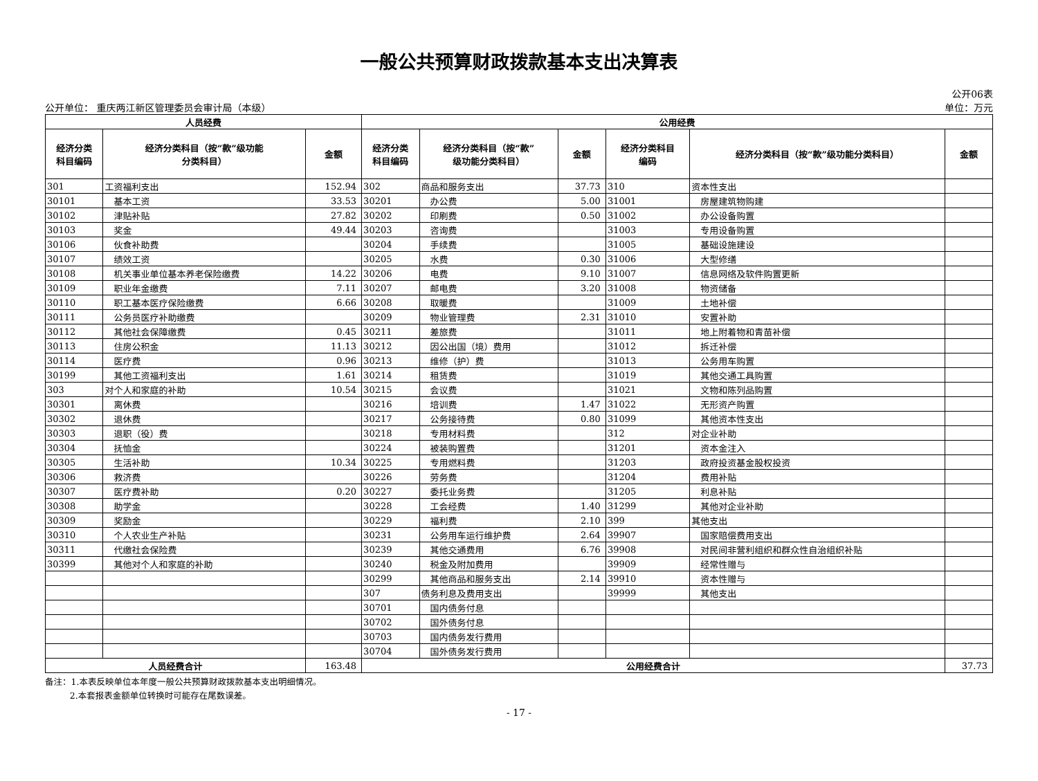一般公共预算财政拨款基本支出决算表
公开06表
公开单位： 重庆两江新区管理委员会审计局（本级） 单位：万元
| 人员经费 | | | 公用经费 | | | | | |
| --- | --- | --- | --- | --- | --- | --- | --- | --- |
| 经济分类 科目编码 | 经济分类科目（按“款”级功能 分类科目） | 金额 | 经济分类 科目编码 | 经济分类科目（按“款” 级功能分类科目） | 金额 | 经济分类科目 编码 | 经济分类科目（按“款”级功能分类科目） | 金额 |
| 301 | 工资福利支出 | 152.94 | 302 | 商品和服务支出 | 37.73 | 310 | 资本性支出 | |
| 30101 | 基本工资 | 33.53 | 30201 | 办公费 | 5.00 | 31001 | 房屋建筑物购建 | |
| 30102 | 津贴补贴 | 27.82 | 30202 | 印刷费 | 0.50 | 31002 | 办公设备购置 | |
| 30103 | 奖金 | 49.44 | 30203 | 咨询费 | | 31003 | 专用设备购置 | |
| 30106 | 伙食补助费 | | 30204 | 手续费 | | 31005 | 基础设施建设 | |
| 30107 | 绩效工资 | | 30205 | 水费 | 0.30 | 31006 | 大型修缮 | |
| 30108 | 机关事业单位基本养老保险缴费 | 14.22 | 30206 | 电费 | 9.10 | 31007 | 信息网络及软件购置更新 | |
| 30109 | 职业年金缴费 | 7.11 | 30207 | 邮电费 | 3.20 | 31008 | 物资储备 | |
| 30110 | 职工基本医疗保险缴费 | 6.66 | 30208 | 取暖费 | | 31009 | 土地补偿 | |
| 30111 | 公务员医疗补助缴费 | | 30209 | 物业管理费 | 2.31 | 31010 | 安置补助 | |
| 30112 | 其他社会保障缴费 | 0.45 | 30211 | 差旅费 | | 31011 | 地上附着物和青苗补偿 | |
| 30113 | 住房公积金 | 11.13 | 30212 | 因公出国（境）费用 | | 31012 | 拆迁补偿 | |
| 30114 | 医疗费 | 0.96 | 30213 | 维修（护）费 | | 31013 | 公务用车购置 | |
| 30199 | 其他工资福利支出 | 1.61 | 30214 | 租赁费 | | 31019 | 其他交通工具购置 | |
| 303 | 对个人和家庭的补助 | 10.54 | 30215 | 会议费 | | 31021 | 文物和陈列品购置 | |
| 30301 | 离休费 | | 30216 | 培训费 | 1.47 | 31022 | 无形资产购置 | |
| 30302 | 退休费 | | 30217 | 公务接待费 | 0.80 | 31099 | 其他资本性支出 | |
| 30303 | 退职（役）费 | | 30218 | 专用材料费 | | 312 | 对企业补助 | |
| 30304 | 抚恤金 | | 30224 | 被装购置费 | | 31201 | 资本金注入 | |
| 30305 | 生活补助 | 10.34 | 30225 | 专用燃料费 | | 31203 | 政府投资基金股权投资 | |
| 30306 | 救济费 | | 30226 | 劳务费 | | 31204 | 费用补贴 | |
| 30307 | 医疗费补助 | 0.20 | 30227 | 委托业务费 | | 31205 | 利息补贴 | |
| 30308 | 助学金 | | 30228 | 工会经费 | 1.40 | 31299 | 其他对企业补助 | |
| 30309 | 奖励金 | | 30229 | 福利费 | 2.10 | 399 | 其他支出 | |
| 30310 | 个人农业生产补贴 | | 30231 | 公务用车运行维护费 | 2.64 | 39907 | 国家赔偿费用支出 | |
| 30311 | 代缴社会保险费 | | 30239 | 其他交通费用 | 6.76 | 39908 | 对民间非营利组织和群众性自治组织补贴 | |
| 30399 | 其他对个人和家庭的补助 | | 30240 | 税金及附加费用 | | 39909 | 经常性赠与 | |
| | | | 30299 | 其他商品和服务支出 | 2.14 | 39910 | 资本性赠与 | |
| | | | 307 | 债务利息及费用支出 | | 39999 | 其他支出 | |
| | | | 30701 | 国内债务付息 | | | | |
| | | | 30702 | 国外债务付息 | | | | |
| | | | 30703 | 国内债务发行费用 | | | | |
| | | | 30704 | 国外债务发行费用 | | | | |
| 人员经费合计 | | 163.48 | 公用经费合计 | | | | | 37.73 |
备注：1.本表反映单位本年度一般公共预算财政拨款基本支出明细情况。
2.本套报表金额单位转换时可能存在尾数误差。
- 17 -